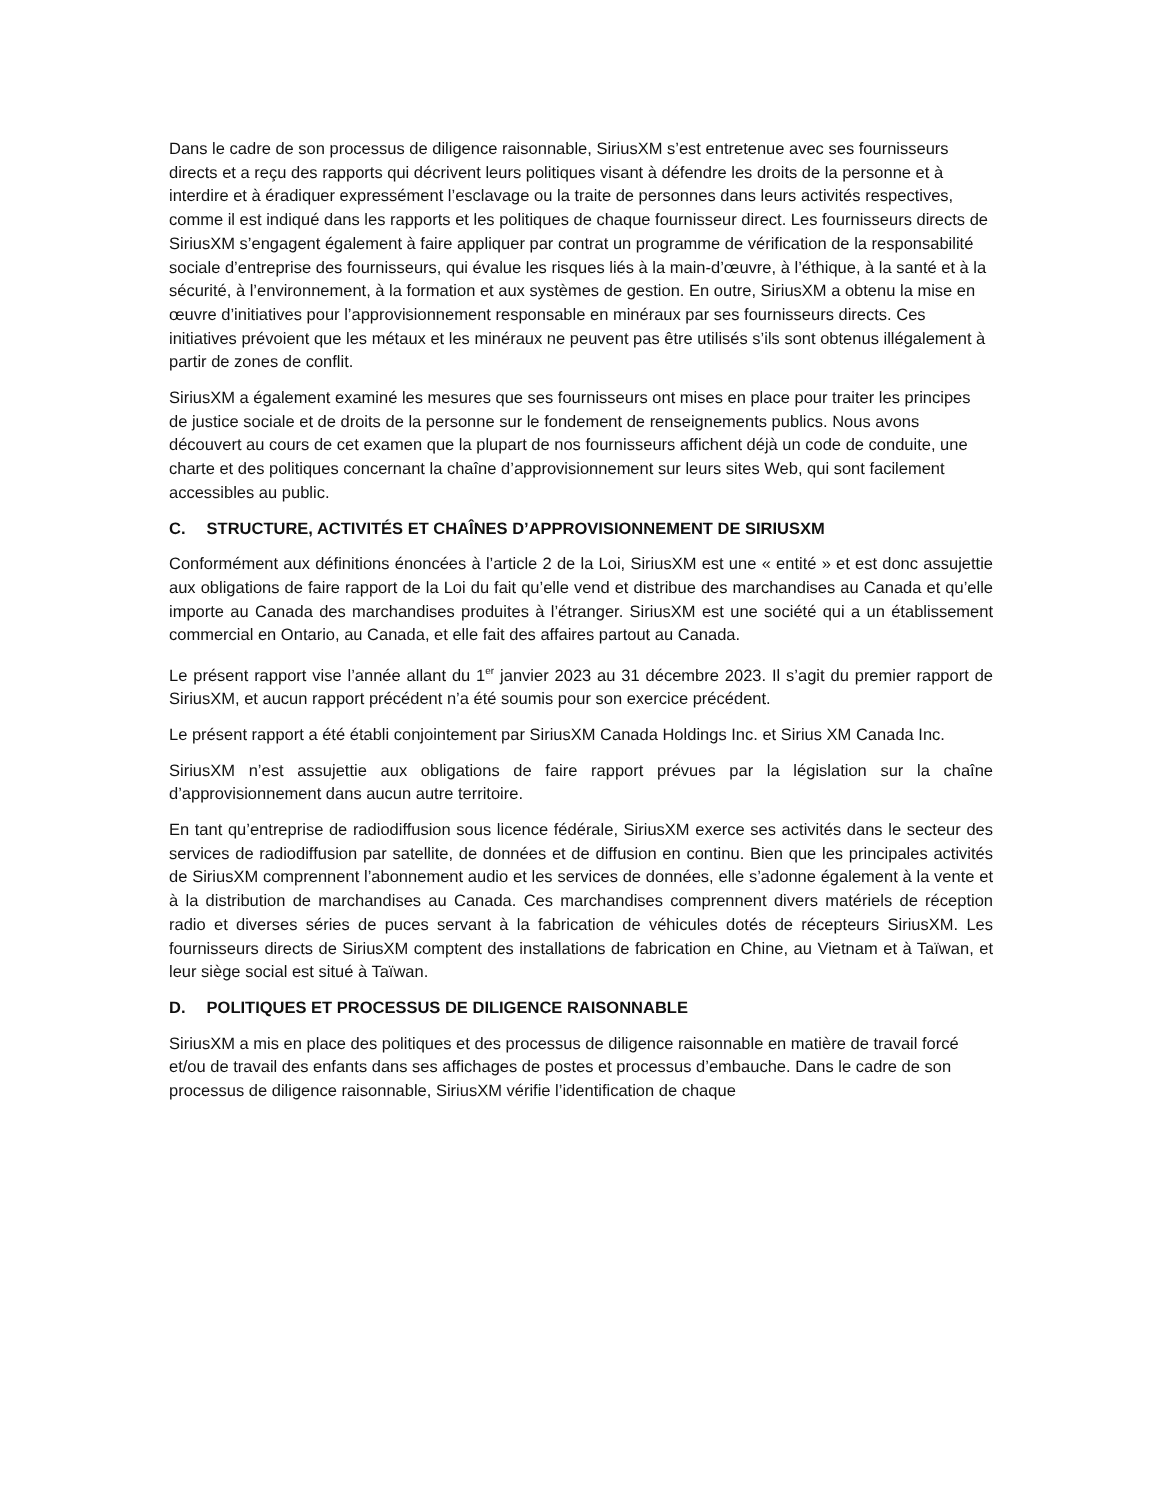Dans le cadre de son processus de diligence raisonnable, SiriusXM s’est entretenue avec ses fournisseurs directs et a reçu des rapports qui décrivent leurs politiques visant à défendre les droits de la personne et à interdire et à éradiquer expressément l’esclavage ou la traite de personnes dans leurs activités respectives, comme il est indiqué dans les rapports et les politiques de chaque fournisseur direct. Les fournisseurs directs de SiriusXM s’engagent également à faire appliquer par contrat un programme de vérification de la responsabilité sociale d’entreprise des fournisseurs, qui évalue les risques liés à la main-d’œuvre, à l’éthique, à la santé et à la sécurité, à l’environnement, à la formation et aux systèmes de gestion. En outre, SiriusXM a obtenu la mise en œuvre d’initiatives pour l’approvisionnement responsable en minéraux par ses fournisseurs directs. Ces initiatives prévoient que les métaux et les minéraux ne peuvent pas être utilisés s’ils sont obtenus illégalement à partir de zones de conflit.
SiriusXM a également examiné les mesures que ses fournisseurs ont mises en place pour traiter les principes de justice sociale et de droits de la personne sur le fondement de renseignements publics. Nous avons découvert au cours de cet examen que la plupart de nos fournisseurs affichent déjà un code de conduite, une charte et des politiques concernant la chaîne d’approvisionnement sur leurs sites Web, qui sont facilement accessibles au public.
C. STRUCTURE, ACTIVITÉS ET CHAÎNES D’APPROVISIONNEMENT DE SIRIUSXM
Conformément aux définitions énoncées à l’article 2 de la Loi, SiriusXM est une « entité » et est donc assujettie aux obligations de faire rapport de la Loi du fait qu’elle vend et distribue des marchandises au Canada et qu’elle importe au Canada des marchandises produites à l’étranger. SiriusXM est une société qui a un établissement commercial en Ontario, au Canada, et elle fait des affaires partout au Canada.
Le présent rapport vise l’année allant du 1<sup>er</sup> janvier 2023 au 31 décembre 2023. Il s’agit du premier rapport de SiriusXM, et aucun rapport précédent n’a été soumis pour son exercice précédent.
Le présent rapport a été établi conjointement par SiriusXM Canada Holdings Inc. et Sirius XM Canada Inc.
SiriusXM n’est assujettie aux obligations de faire rapport prévues par la législation sur la chaîne d’approvisionnement dans aucun autre territoire.
En tant qu’entreprise de radiodiffusion sous licence fédérale, SiriusXM exerce ses activités dans le secteur des services de radiodiffusion par satellite, de données et de diffusion en continu. Bien que les principales activités de SiriusXM comprennent l’abonnement audio et les services de données, elle s’adonne également à la vente et à la distribution de marchandises au Canada. Ces marchandises comprennent divers matériels de réception radio et diverses séries de puces servant à la fabrication de véhicules dotés de récepteurs SiriusXM. Les fournisseurs directs de SiriusXM comptent des installations de fabrication en Chine, au Vietnam et à Taïwan, et leur siège social est situé à Taïwan.
D. POLITIQUES ET PROCESSUS DE DILIGENCE RAISONNABLE
SiriusXM a mis en place des politiques et des processus de diligence raisonnable en matière de travail forcé et/ou de travail des enfants dans ses affichages de postes et processus d’embauche. Dans le cadre de son processus de diligence raisonnable, SiriusXM vérifie l’identification de chaque